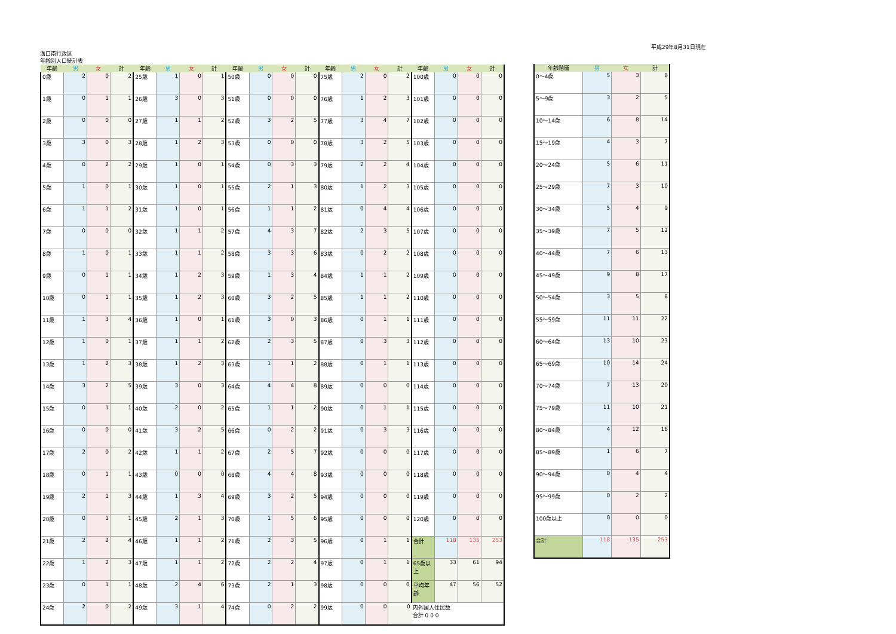平成29年8月31日現在
溝口南行政区
年齢別人口統計表
| 年齢 | 男 | 女 | 計 | 年齢 | 男 | 女 | 計 | 年齢 | 男 | 女 | 計 | 年齢 | 男 | 女 | 計 | 年齢 | 男 | 女 | 計 |
| --- | --- | --- | --- | --- | --- | --- | --- | --- | --- | --- | --- | --- | --- | --- | --- | --- | --- | --- | --- |
| 0歳 | 2 | 0 | 2 | 25歳 | 1 | 0 | 1 | 50歳 | 0 | 0 | 0 | 75歳 | 2 | 0 | 2 | 100歳 | 0 | 0 | 0 |
| 1歳 | 0 | 1 | 1 | 26歳 | 3 | 0 | 3 | 51歳 | 0 | 0 | 0 | 76歳 | 1 | 2 | 3 | 101歳 | 0 | 0 | 0 |
| 2歳 | 0 | 0 | 0 | 27歳 | 1 | 1 | 2 | 52歳 | 3 | 2 | 5 | 77歳 | 3 | 4 | 7 | 102歳 | 0 | 0 | 0 |
| 3歳 | 3 | 0 | 3 | 28歳 | 1 | 2 | 3 | 53歳 | 0 | 0 | 0 | 78歳 | 3 | 2 | 5 | 103歳 | 0 | 0 | 0 |
| 4歳 | 0 | 2 | 2 | 29歳 | 1 | 0 | 1 | 54歳 | 0 | 3 | 3 | 79歳 | 2 | 2 | 4 | 104歳 | 0 | 0 | 0 |
| 5歳 | 1 | 0 | 1 | 30歳 | 1 | 0 | 1 | 55歳 | 2 | 1 | 3 | 80歳 | 1 | 2 | 3 | 105歳 | 0 | 0 | 0 |
| 6歳 | 1 | 1 | 2 | 31歳 | 1 | 0 | 1 | 56歳 | 1 | 1 | 2 | 81歳 | 0 | 4 | 4 | 106歳 | 0 | 0 | 0 |
| 7歳 | 0 | 0 | 0 | 32歳 | 1 | 1 | 2 | 57歳 | 4 | 3 | 7 | 82歳 | 2 | 3 | 5 | 107歳 | 0 | 0 | 0 |
| 8歳 | 1 | 0 | 1 | 33歳 | 1 | 1 | 2 | 58歳 | 3 | 3 | 6 | 83歳 | 0 | 2 | 2 | 108歳 | 0 | 0 | 0 |
| 9歳 | 0 | 1 | 1 | 34歳 | 1 | 2 | 3 | 59歳 | 1 | 3 | 4 | 84歳 | 1 | 1 | 2 | 109歳 | 0 | 0 | 0 |
| 10歳 | 0 | 1 | 1 | 35歳 | 1 | 2 | 3 | 60歳 | 3 | 2 | 5 | 85歳 | 1 | 1 | 2 | 110歳 | 0 | 0 | 0 |
| 11歳 | 1 | 3 | 4 | 36歳 | 1 | 0 | 1 | 61歳 | 3 | 0 | 3 | 86歳 | 0 | 1 | 1 | 111歳 | 0 | 0 | 0 |
| 12歳 | 1 | 0 | 1 | 37歳 | 1 | 1 | 2 | 62歳 | 2 | 3 | 5 | 87歳 | 0 | 3 | 3 | 112歳 | 0 | 0 | 0 |
| 13歳 | 1 | 2 | 3 | 38歳 | 1 | 2 | 3 | 63歳 | 1 | 1 | 2 | 88歳 | 0 | 1 | 1 | 113歳 | 0 | 0 | 0 |
| 14歳 | 3 | 2 | 5 | 39歳 | 3 | 0 | 3 | 64歳 | 4 | 4 | 8 | 89歳 | 0 | 0 | 0 | 114歳 | 0 | 0 | 0 |
| 15歳 | 0 | 1 | 1 | 40歳 | 2 | 0 | 2 | 65歳 | 1 | 1 | 2 | 90歳 | 0 | 1 | 1 | 115歳 | 0 | 0 | 0 |
| 16歳 | 0 | 0 | 0 | 41歳 | 3 | 2 | 5 | 66歳 | 0 | 2 | 2 | 91歳 | 0 | 3 | 3 | 116歳 | 0 | 0 | 0 |
| 17歳 | 2 | 0 | 2 | 42歳 | 1 | 1 | 2 | 67歳 | 2 | 5 | 7 | 92歳 | 0 | 0 | 0 | 117歳 | 0 | 0 | 0 |
| 18歳 | 0 | 1 | 1 | 43歳 | 0 | 0 | 0 | 68歳 | 4 | 4 | 8 | 93歳 | 0 | 0 | 0 | 118歳 | 0 | 0 | 0 |
| 19歳 | 2 | 1 | 3 | 44歳 | 1 | 3 | 4 | 69歳 | 3 | 2 | 5 | 94歳 | 0 | 0 | 0 | 119歳 | 0 | 0 | 0 |
| 20歳 | 0 | 1 | 1 | 45歳 | 2 | 1 | 3 | 70歳 | 1 | 5 | 6 | 95歳 | 0 | 0 | 0 | 120歳 | 0 | 0 | 0 |
| 21歳 | 2 | 2 | 4 | 46歳 | 1 | 1 | 2 | 71歳 | 2 | 3 | 5 | 96歳 | 0 | 1 | 1 | 合計 | 118 | 135 | 253 |
| 22歳 | 1 | 2 | 3 | 47歳 | 1 | 1 | 2 | 72歳 | 2 | 2 | 4 | 97歳 | 0 | 1 | 1 | 65歳以上 | 33 | 61 | 94 |
| 23歳 | 0 | 1 | 1 | 48歳 | 2 | 4 | 6 | 73歳 | 2 | 1 | 3 | 98歳 | 0 | 0 | 0 | 平均年齢 | 47 | 56 | 52 |
| 24歳 | 2 | 0 | 2 | 49歳 | 3 | 1 | 4 | 74歳 | 0 | 2 | 2 | 99歳 | 0 | 0 | 0 | 内外国人住民数 合計 0 0 0 | | | |
| 年齢階層 | 男 | 女 | 計 |
| --- | --- | --- | --- |
| 0～4歳 | 5 | 3 | 8 |
| 5～9歳 | 3 | 2 | 5 |
| 10～14歳 | 6 | 8 | 14 |
| 15～19歳 | 4 | 3 | 7 |
| 20～24歳 | 5 | 6 | 11 |
| 25～29歳 | 7 | 3 | 10 |
| 30～34歳 | 5 | 4 | 9 |
| 35～39歳 | 7 | 5 | 12 |
| 40～44歳 | 7 | 6 | 13 |
| 45～49歳 | 9 | 8 | 17 |
| 50～54歳 | 3 | 5 | 8 |
| 55～59歳 | 11 | 11 | 22 |
| 60～64歳 | 13 | 10 | 23 |
| 65～69歳 | 10 | 14 | 24 |
| 70～74歳 | 7 | 13 | 20 |
| 75～79歳 | 11 | 10 | 21 |
| 80～84歳 | 4 | 12 | 16 |
| 85～89歳 | 1 | 6 | 7 |
| 90～94歳 | 0 | 4 | 4 |
| 95～99歳 | 0 | 2 | 2 |
| 100歳以上 | 0 | 0 | 0 |
| 合計 | 118 | 135 | 253 |